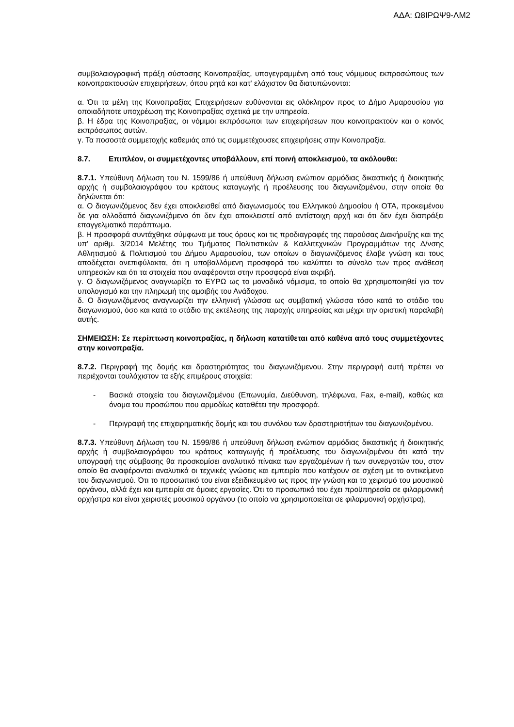ΑΔΑ: Ω8ΙΡΩΨ9-ΛΜ2
συμβολαιογραφική πράξη σύστασης Κοινοπραξίας, υπογεγραμμένη από τους νόμιμους εκπροσώπους των κοινοπρακτουσών επιχειρήσεων, όπου ρητά και κατ' ελάχιστον θα διατυπώνονται:
α. Ότι τα μέλη της Κοινοπραξίας Επιχειρήσεων ευθύνονται εις ολόκληρον προς το Δήμο Αμαρουσίου για οποιαδήποτε υποχρέωση της Κοινοπραξίας σχετικά με την υπηρεσία.
β. Η έδρα της Κοινοπραξίας, οι νόμιμοι εκπρόσωποι των επιχειρήσεων που κοινοπρακτούν και ο κοινός εκπρόσωπος αυτών.
γ. Τα ποσοστά συμμετοχής καθεμιάς από τις συμμετέχουσες επιχειρήσεις στην Κοινοπραξία.
8.7. Επιπλέον, οι συμμετέχοντες υποβάλλουν, επί ποινή αποκλεισμού, τα ακόλουθα:
8.7.1. Υπεύθυνη Δήλωση του Ν. 1599/86 ή υπεύθυνη δήλωση ενώπιον αρμόδιας δικαστικής ή διοικητικής αρχής ή συμβολαιογράφου του κράτους καταγωγής ή προέλευσης του διαγωνιζομένου, στην οποία θα δηλώνεται ότι:
α. Ο διαγωνιζόμενος δεν έχει αποκλεισθεί από διαγωνισμούς του Ελληνικού Δημοσίου ή ΟΤΑ, προκειμένου δε για αλλοδαπό διαγωνιζόμενο ότι δεν έχει αποκλειστεί από αντίστοιχη αρχή και ότι δεν έχει διαπράξει επαγγελματικό παράπτωμα.
β. Η προσφορά συντάχθηκε σύμφωνα με τους όρους και τις προδιαγραφές της παρούσας Διακήρυξης και της υπ' αριθμ. 3/2014 Μελέτης του Τμήματος Πολιτιστικών & Καλλιτεχνικών Προγραμμάτων της Δ/νσης Αθλητισμού & Πολιτισμού του Δήμου Αμαρουσίου, των οποίων ο διαγωνιζόμενος έλαβε γνώση και τους αποδέχεται ανεπιφύλακτα, ότι η υποβαλλόμενη προσφορά του καλύπτει το σύνολο των προς ανάθεση υπηρεσιών και ότι τα στοιχεία που αναφέρονται στην προσφορά είναι ακριβή.
γ. Ο διαγωνιζόμενος αναγνωρίζει το ΕΥΡΩ ως το μοναδικό νόμισμα, το οποίο θα χρησιμοποιηθεί για τον υπολογισμό και την πληρωμή της αμοιβής του Ανάδοχου.
δ. Ο διαγωνιζόμενος αναγνωρίζει την ελληνική γλώσσα ως συμβατική γλώσσα τόσο κατά το στάδιο του διαγωνισμού, όσο και κατά το στάδιο της εκτέλεσης της παροχής υπηρεσίας και μέχρι την οριστική παραλαβή αυτής.
ΣΗΜΕΙΩΣΗ: Σε περίπτωση κοινοπραξίας, η δήλωση κατατίθεται από καθένα από τους συμμετέχοντες στην κοινοπραξία.
8.7.2. Περιγραφή της δομής και δραστηριότητας του διαγωνιζόμενου. Στην περιγραφή αυτή πρέπει να περιέχονται τουλάχιστον τα εξής επιμέρους στοιχεία:
- Βασικά στοιχεία του διαγωνιζομένου (Επωνυμία, Διεύθυνση, τηλέφωνα, Fax, e-mail), καθώς και όνομα του προσώπου που αρμοδίως καταθέτει την προσφορά.
- Περιγραφή της επιχειρηματικής δομής και του συνόλου των δραστηριοτήτων του διαγωνιζομένου.
8.7.3. Υπεύθυνη Δήλωση του Ν. 1599/86 ή υπεύθυνη δήλωση ενώπιον αρμόδιας δικαστικής ή διοικητικής αρχής ή συμβολαιογράφου του κράτους καταγωγής ή προέλευσης του διαγωνιζομένου ότι κατά την υπογραφή της σύμβασης θα προσκομίσει αναλυτικό πίνακα των εργαζομένων ή των συνεργατών του, στον οποίο θα αναφέρονται αναλυτικά οι τεχνικές γνώσεις και εμπειρία που κατέχουν σε σχέση με το αντικείμενο του διαγωνισμού. Ότι το προσωπικό του είναι εξειδικευμένο ως προς την γνώση και το χειρισμό του μουσικού οργάνου, αλλά έχει και εμπειρία σε όμοιες εργασίες. Ότι το προσωπικό του έχει προϋπηρεσία σε φιλαρμονική ορχήστρα και είναι χειριστές μουσικού οργάνου (το οποίο να χρησιμοποιείται σε φιλαρμονική ορχήστρα),